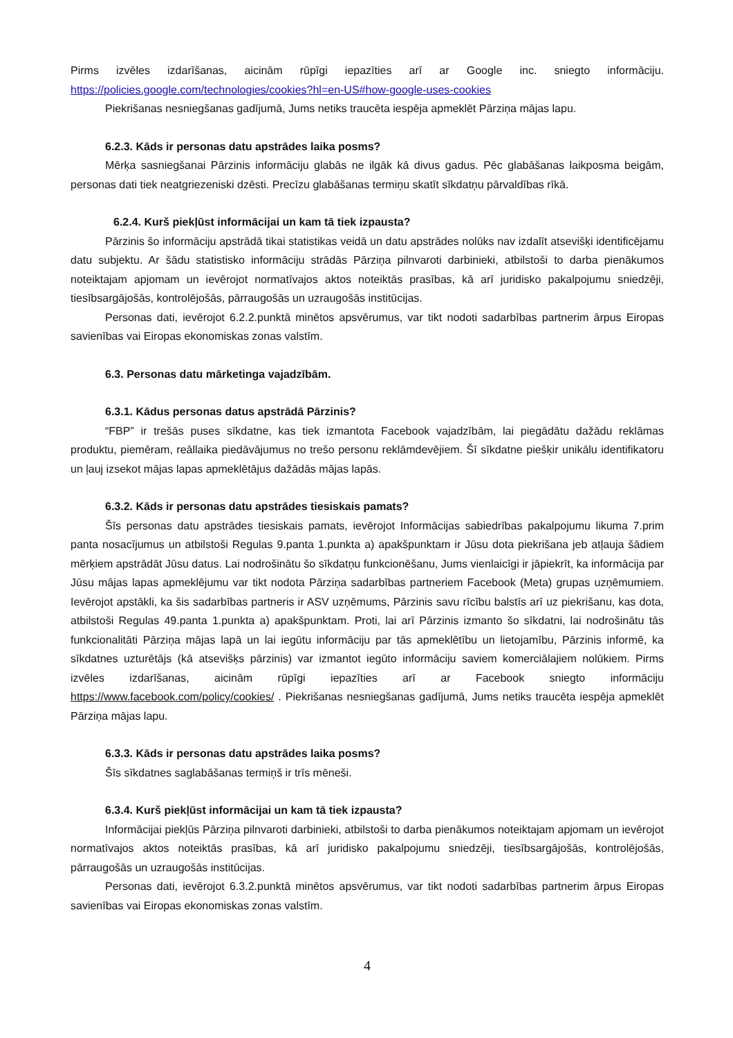Pirms izvēles izdarīšanas, aicinām rūpīgi iepazīties arī ar Google inc. sniegto informāciju. https://policies.google.com/technologies/cookies?hl=en-US#how-google-uses-cookies
Piekrišanas nesniegšanas gadījumā, Jums netiks traucēta iespēja apmeklēt Pārziņa mājas lapu.
6.2.3. Kāds ir personas datu apstrādes laika posms?
Mērķa sasniegšanai Pārzinis informāciju glabās ne ilgāk kā divus gadus. Pēc glabāšanas laikposma beigām, personas dati tiek neatgriezeniski dzēsti. Precīzu glabāšanas termiņu skatīt sīkdatņu pārvaldības rīkā.
6.2.4. Kurš piekļūst informācijai un kam tā tiek izpausta?
Pārzinis šo informāciju apstrādā tikai statistikas veidā un datu apstrādes nolūks nav izdalīt atsevišķi identificējamu datu subjektu. Ar šādu statistisko informāciju strādās Pārziņa pilnvaroti darbinieki, atbilstoši to darba pienākumos noteiktajam apjomam un ievērojot normatīvajos aktos noteiktās prasības, kā arī juridisko pakalpojumu sniedzēji, tiesībsargājošās, kontrolējošās, pārraugošās un uzraugošās institūcijas.
Personas dati, ievērojot 6.2.2.punktā minētos apsvērumus, var tikt nodoti sadarbības partnerim ārpus Eiropas savienības vai Eiropas ekonomiskas zonas valstīm.
6.3. Personas datu mārketinga vajadzībām.
6.3.1. Kādus personas datus apstrādā Pārzinis?
“FBP” ir trešās puses sīkdatne, kas tiek izmantota Facebook vajadzībām, lai piegādātu dažādu reklāmas produktu, piemēram, reāllaika piedāvājumus no trešo personu reklāmdevējiem. Šī sīkdatne piešķir unikālu identifikatoru un ļauj izsekot mājas lapas apmeklētājus dažādās mājas lapās.
6.3.2. Kāds ir personas datu apstrādes tiesiskais pamats?
Šīs personas datu apstrādes tiesiskais pamats, ievērojot Informācijas sabiedrības pakalpojumu likuma 7.prim panta nosacījumus un atbilstoši Regulas 9.panta 1.punkta a) apakšpunktam ir Jūsu dota piekrišana jeb atļauja šādiem mērķiem apstrādāt Jūsu datus. Lai nodrošinātu šo sīkdatņu funkcionēšanu, Jums vienlaicīgi ir jāpiekrīt, ka informācija par Jūsu mājas lapas apmeklējumu var tikt nodota Pārziņa sadarbības partneriem Facebook (Meta) grupas uzņēmumiem. Ievērojot apstākli, ka šis sadarbības partneris ir ASV uzņēmums, Pārzinis savu rīcību balstīs arī uz piekrišanu, kas dota, atbilstoši Regulas 49.panta 1.punkta a) apakšpunktam. Proti, lai arī Pārzinis izmanto šo sīkdatni, lai nodrošinātu tās funkcionalitāti Pārziņa mājas lapā un lai iegūtu informāciju par tās apmeklētību un lietojamību, Pārzinis informē, ka sīkdatnes uzturētājs (kā atsevišķs pārzinis) var izmantot iegūto informāciju saviem komerciālajiem nolūkiem. Pirms izvēles izdarīšanas, aicinām rūpīgi iepazīties arī ar Facebook sniegto informāciju https://www.facebook.com/policy/cookies/ . Piekrišanas nesniegšanas gadījumā, Jums netiks traucēta iespēja apmeklēt Pārziņa mājas lapu.
6.3.3. Kāds ir personas datu apstrādes laika posms?
Šīs sīkdatnes saglabāšanas termiņš ir trīs mēneši.
6.3.4. Kurš piekļūst informācijai un kam tā tiek izpausta?
Informācijai piekļūs Pārziņa pilnvaroti darbinieki, atbilstoši to darba pienākumos noteiktajam apjomam un ievērojot normatīvajos aktos noteiktās prasības, kā arī juridisko pakalpojumu sniedzēji, tiesībsargājošās, kontrolējošās, pārraugošās un uzraugošās institūcijas.
Personas dati, ievērojot 6.3.2.punktā minētos apsvērumus, var tikt nodoti sadarbības partnerim ārpus Eiropas savienības vai Eiropas ekonomiskas zonas valstīm.
4